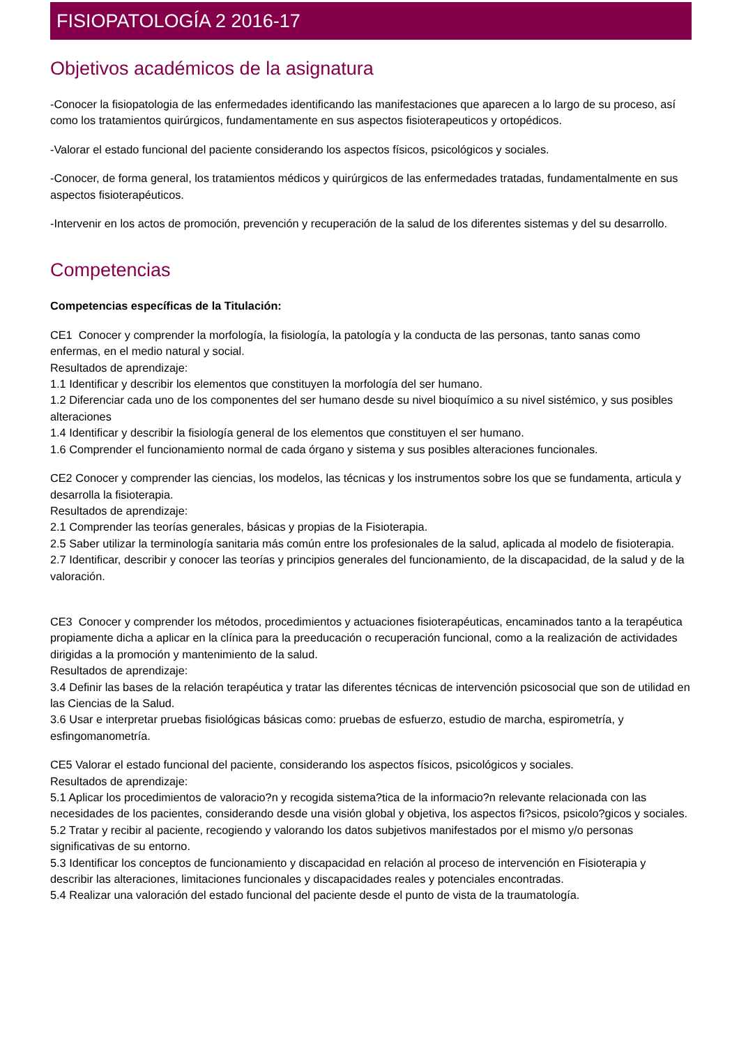FISIOPATOLOGÍA 2 2016-17
Objetivos académicos de la asignatura
-Conocer la fisiopatologia de las enfermedades identificando las manifestaciones que aparecen a lo largo de su proceso, así como los tratamientos quirúrgicos, fundamentamente en sus aspectos fisioterapeuticos y ortopédicos.
-Valorar el estado funcional del paciente considerando los aspectos físicos, psicológicos y sociales.
-Conocer, de forma general, los tratamientos médicos y quirúrgicos de las enfermedades tratadas, fundamentalmente en sus aspectos fisioterapéuticos.
-Intervenir en los actos de promoción, prevención y recuperación de la salud de los diferentes sistemas y del su desarrollo.
Competencias
Competencias específicas de la Titulación:
CE1 Conocer y comprender la morfología, la fisiología, la patología y la conducta de las personas, tanto sanas como enfermas, en el medio natural y social.
Resultados de aprendizaje:
1.1 Identificar y describir los elementos que constituyen la morfología del ser humano.
1.2 Diferenciar cada uno de los componentes del ser humano desde su nivel bioquímico a su nivel sistémico, y sus posibles alteraciones
1.4 Identificar y describir la fisiología general de los elementos que constituyen el ser humano.
1.6 Comprender el funcionamiento normal de cada órgano y sistema y sus posibles alteraciones funcionales.
CE2 Conocer y comprender las ciencias, los modelos, las técnicas y los instrumentos sobre los que se fundamenta, articula y desarrolla la fisioterapia.
Resultados de aprendizaje:
2.1 Comprender las teorías generales, básicas y propias de la Fisioterapia.
2.5 Saber utilizar la terminología sanitaria más común entre los profesionales de la salud, aplicada al modelo de fisioterapia.
2.7 Identificar, describir y conocer las teorías y principios generales del funcionamiento, de la discapacidad, de la salud y de la valoración.
CE3 Conocer y comprender los métodos, procedimientos y actuaciones fisioterapéuticas, encaminados tanto a la terapéutica propiamente dicha a aplicar en la clínica para la preeducación o recuperación funcional, como a la realización de actividades dirigidas a la promoción y mantenimiento de la salud.
Resultados de aprendizaje:
3.4 Definir las bases de la relación terapéutica y tratar las diferentes técnicas de intervención psicosocial que son de utilidad en las Ciencias de la Salud.
3.6 Usar e interpretar pruebas fisiológicas básicas como: pruebas de esfuerzo, estudio de marcha, espirometría, y esfingomanometría.
CE5 Valorar el estado funcional del paciente, considerando los aspectos físicos, psicológicos y sociales.
Resultados de aprendizaje:
5.1 Aplicar los procedimientos de valoracio?n y recogida sistema?tica de la informacio?n relevante relacionada con las necesidades de los pacientes, considerando desde una visión global y objetiva, los aspectos fi?sicos, psicolo?gicos y sociales.
5.2 Tratar y recibir al paciente, recogiendo y valorando los datos subjetivos manifestados por el mismo y/o personas significativas de su entorno.
5.3 Identificar los conceptos de funcionamiento y discapacidad en relación al proceso de intervención en Fisioterapia y describir las alteraciones, limitaciones funcionales y discapacidades reales y potenciales encontradas.
5.4 Realizar una valoración del estado funcional del paciente desde el punto de vista de la traumatología.